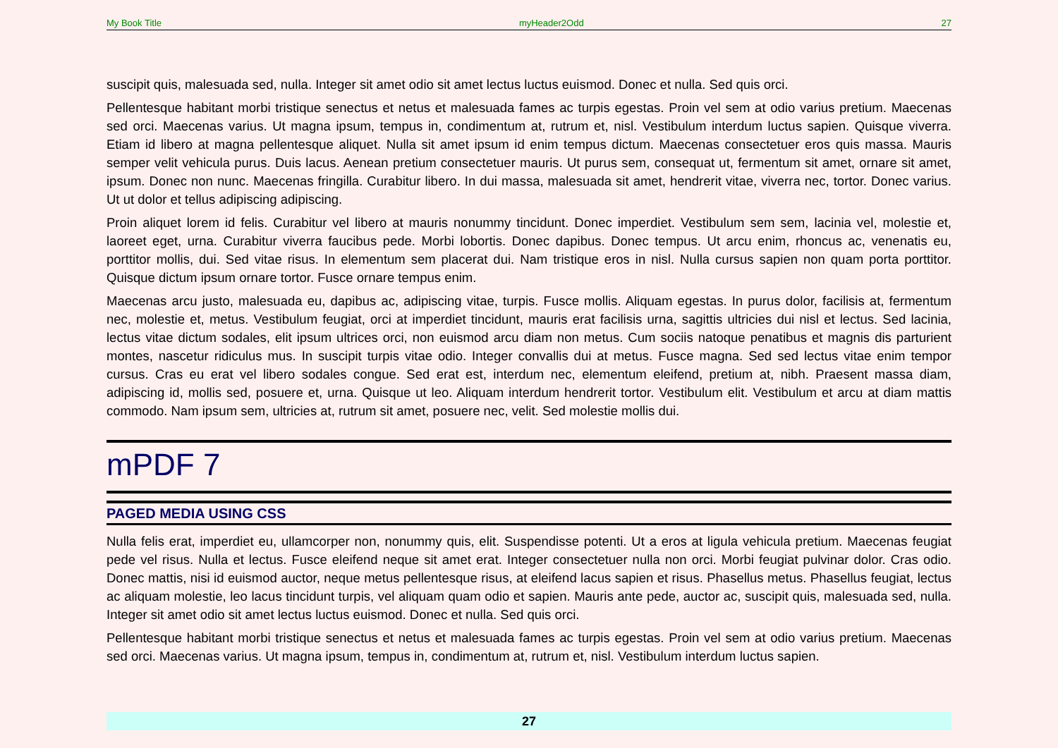My Book Title myHeader2Odd 27
suscipit quis, malesuada sed, nulla. Integer sit amet odio sit amet lectus luctus euismod. Donec et nulla. Sed quis orci.
Pellentesque habitant morbi tristique senectus et netus et malesuada fames ac turpis egestas. Proin vel sem at odio varius pretium. Maecenas sed orci. Maecenas varius. Ut magna ipsum, tempus in, condimentum at, rutrum et, nisl. Vestibulum interdum luctus sapien. Quisque viverra. Etiam id libero at magna pellentesque aliquet. Nulla sit amet ipsum id enim tempus dictum. Maecenas consectetuer eros quis massa. Mauris semper velit vehicula purus. Duis lacus. Aenean pretium consectetuer mauris. Ut purus sem, consequat ut, fermentum sit amet, ornare sit amet, ipsum. Donec non nunc. Maecenas fringilla. Curabitur libero. In dui massa, malesuada sit amet, hendrerit vitae, viverra nec, tortor. Donec varius. Ut ut dolor et tellus adipiscing adipiscing.
Proin aliquet lorem id felis. Curabitur vel libero at mauris nonummy tincidunt. Donec imperdiet. Vestibulum sem sem, lacinia vel, molestie et, laoreet eget, urna. Curabitur viverra faucibus pede. Morbi lobortis. Donec dapibus. Donec tempus. Ut arcu enim, rhoncus ac, venenatis eu, porttitor mollis, dui. Sed vitae risus. In elementum sem placerat dui. Nam tristique eros in nisl. Nulla cursus sapien non quam porta porttitor. Quisque dictum ipsum ornare tortor. Fusce ornare tempus enim.
Maecenas arcu justo, malesuada eu, dapibus ac, adipiscing vitae, turpis. Fusce mollis. Aliquam egestas. In purus dolor, facilisis at, fermentum nec, molestie et, metus. Vestibulum feugiat, orci at imperdiet tincidunt, mauris erat facilisis urna, sagittis ultricies dui nisl et lectus. Sed lacinia, lectus vitae dictum sodales, elit ipsum ultrices orci, non euismod arcu diam non metus. Cum sociis natoque penatibus et magnis dis parturient montes, nascetur ridiculus mus. In suscipit turpis vitae odio. Integer convallis dui at metus. Fusce magna. Sed sed lectus vitae enim tempor cursus. Cras eu erat vel libero sodales congue. Sed erat est, interdum nec, elementum eleifend, pretium at, nibh. Praesent massa diam, adipiscing id, mollis sed, posuere et, urna. Quisque ut leo. Aliquam interdum hendrerit tortor. Vestibulum elit. Vestibulum et arcu at diam mattis commodo. Nam ipsum sem, ultricies at, rutrum sit amet, posuere nec, velit. Sed molestie mollis dui.
mPDF 7
PAGED MEDIA USING CSS
Nulla felis erat, imperdiet eu, ullamcorper non, nonummy quis, elit. Suspendisse potenti. Ut a eros at ligula vehicula pretium. Maecenas feugiat pede vel risus. Nulla et lectus. Fusce eleifend neque sit amet erat. Integer consectetuer nulla non orci. Morbi feugiat pulvinar dolor. Cras odio. Donec mattis, nisi id euismod auctor, neque metus pellentesque risus, at eleifend lacus sapien et risus. Phasellus metus. Phasellus feugiat, lectus ac aliquam molestie, leo lacus tincidunt turpis, vel aliquam quam odio et sapien. Mauris ante pede, auctor ac, suscipit quis, malesuada sed, nulla. Integer sit amet odio sit amet lectus luctus euismod. Donec et nulla. Sed quis orci.
Pellentesque habitant morbi tristique senectus et netus et malesuada fames ac turpis egestas. Proin vel sem at odio varius pretium. Maecenas sed orci. Maecenas varius. Ut magna ipsum, tempus in, condimentum at, rutrum et, nisl. Vestibulum interdum luctus sapien.
27